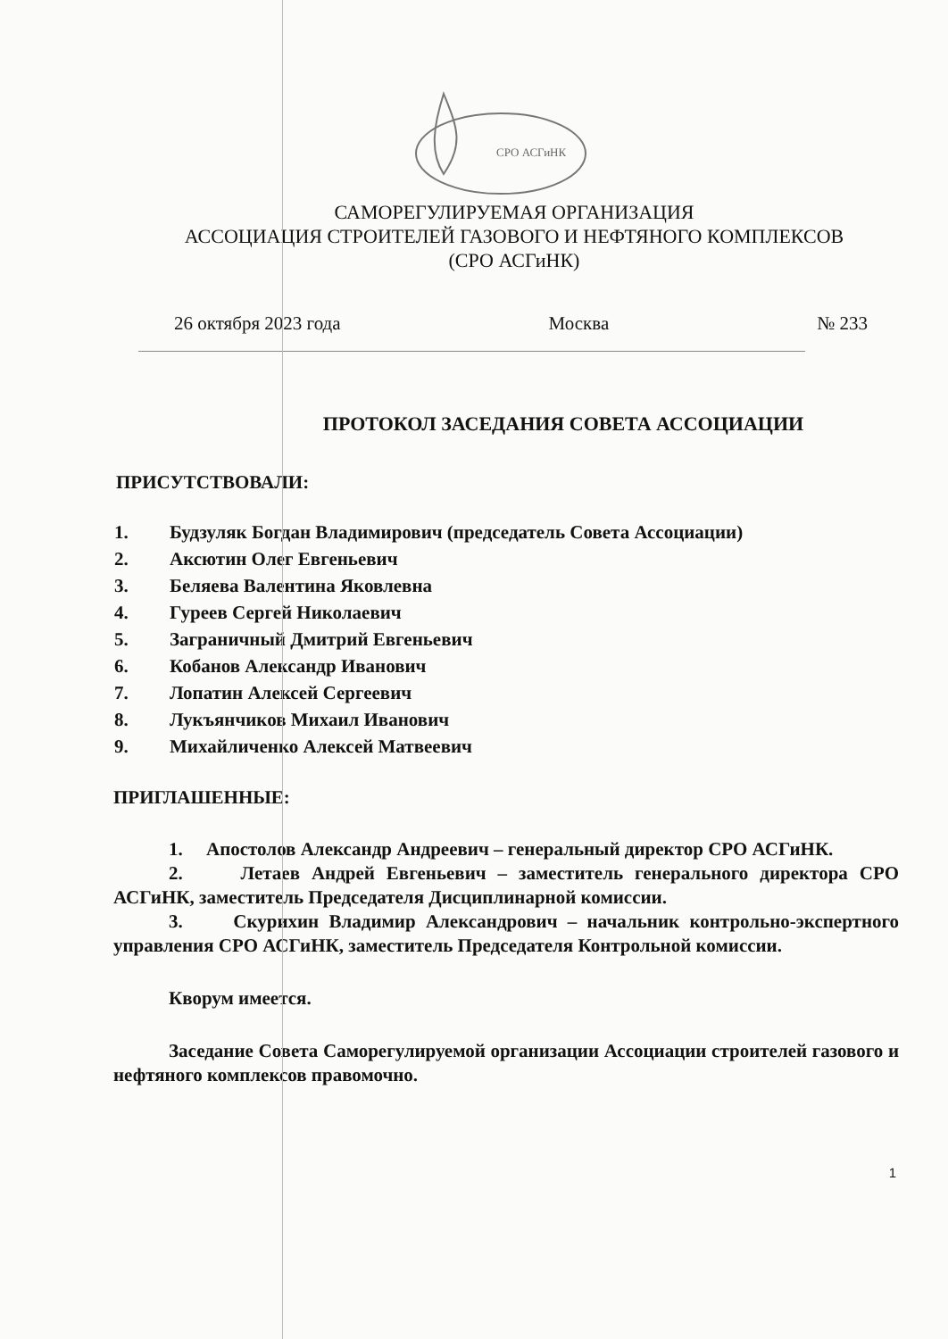СРО АСГиНК
САМОРЕГУЛИРУЕМАЯ ОРГАНИЗАЦИЯ
АССОЦИАЦИЯ СТРОИТЕЛЕЙ ГАЗОВОГО И НЕФТЯНОГО КОМПЛЕКСОВ
(СРО АСГиНК)
26 октября 2023 года Москва № 233
ПРОТОКОЛ ЗАСЕДАНИЯ СОВЕТА АССОЦИАЦИИ
ПРИСУТСТВОВАЛИ:
1. Будзуляк Богдан Владимирович (председатель Совета Ассоциации)
2. Аксютин Олег Евгеньевич
3. Беляева Валентина Яковлевна
4. Гуреев Сергей Николаевич
5. Заграничный Дмитрий Евгеньевич
6. Кобанов Александр Иванович
7. Лопатин Алексей Сергеевич
8. Лукъянчиков Михаил Иванович
9. Михайличенко Алексей Матвеевич
ПРИГЛАШЕННЫЕ:
1. Апостолов Александр Андреевич – генеральный директор СРО АСГиНК.
2. Летаев Андрей Евгеньевич – заместитель генерального директора СРО АСГиНК, заместитель Председателя Дисциплинарной комиссии.
3. Скурихин Владимир Александрович – начальник контрольно-экспертного управления СРО АСГиНК, заместитель Председателя Контрольной комиссии.
Кворум имеется.
Заседание Совета Саморегулируемой организации Ассоциации строителей газового и нефтяного комплексов правомочно.
1